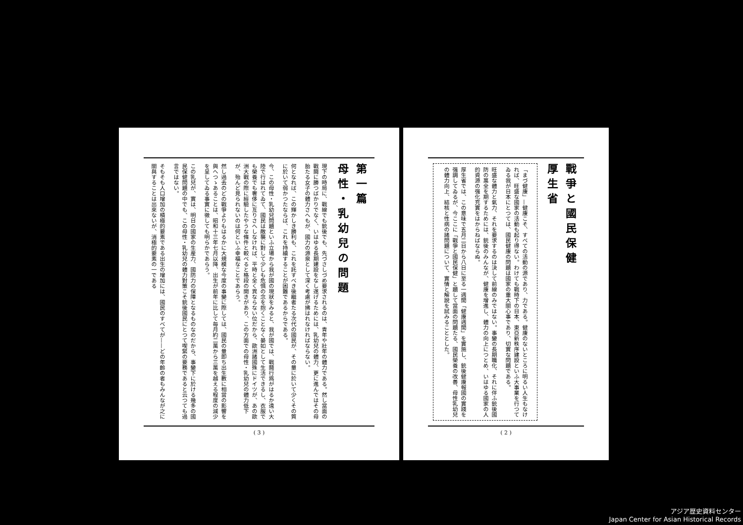第一篇
母性・乳幼兒の問題
現下の時局に、戰線でも銃後でも、先づさしづめ要求されるのは、青年や壯年の體力である。然し當面の戰鬪に勝つばかりでなく、いはゆる長期建設をなし遂げるためには、乳幼兒の體力、更に進んではその母胎たる女子の體力さへもが、國力の源泉として深く考慮が拂はれなければならない。
何となれば、この輝かしき勝利も、これを託すべき後繼者たる次代の國民が、その量に於いて少くその質に於いて弱かつたならば、これを持續することが困難であるからである。
今、この母性・乳幼兒問題といふ立場から我が國の現狀をみると、我が國では、戰鬪行爲がはるか遠い大陸で行はれてゐて、國民は敵襲に對して少しも危惧の念を抱くことなく晏如として生活できるし、衣服でも榮養でも奢侈に亙りさへしなければ、平時と全く異ならない位だから、歐洲諸國殊にドイツが、あの歐洲大戰の際に經驗したやうな條件と較べると格段の開きがあり、この方面での母性・乳幼兒の體力低下が、殆んど見られないのは何といふ幸福なことであらう。
然し過去のどの戰爭よりもはるかに大規模な今度の事變に際しては、國民の量即ち出生數に相當の影響を與へつゝあることは、昭和十三年七月以降、出生が前年に比して毎月約二萬から三萬を越える程度の減少を呈してゐる事實に徵しても明らかであらう。
この乳兒が、實は、明日の國家の生産力、國防力の保障となるものなのだから、事變下に於ける幾多の國民保健問題の中でも、この母性・乳幼兒の體力對策こそ銃後國民にとつて喫緊の要務であると云つても過言ではない。
そもそも人口增加の積極的要素である出生の增加には、國民のすべてが——どの年齡の者もみんなが之に關與することは出來ないが、消極的要素の一である
( 3 )
戰爭と國民保健
厚生省
「まづ健康」—健康こそ、すべての活動の源であり、力である。健康のないところに明るい人生もなければ、旺盛な國家の活動も起り得ない。わけても戰時下の日本、東亞新秩序建設といふ大事業を行つてゐる我が日本にとつては、國民健康の問題は國家の重大關心事であり、切實な問題である。
旺盛な體力と氣力、それを要求するのは決して前線のみではない。事變の長期職化、それに伴ふ銃後國防の萬全を期するためには、銃後のみんなが、健康を增進し、體力の向上につとめ、いはゆる國家の人的資源の强化充實をはからねばならぬ。
厚生省では、この意味で五月二日から八日に至る一週間「健康週間」を實施し、銃後健康報國の實踐を强調してゐるが、今ここに「戰爭と國民保健」と題して當面の問題たる、國民榮養の改善、母性乳幼兒の體力向上、結核と性病の諸問題について、實情と解說を試みることとした。
( 2 )
アジア歴史資料センター
Japan Center for Asian Historical Records